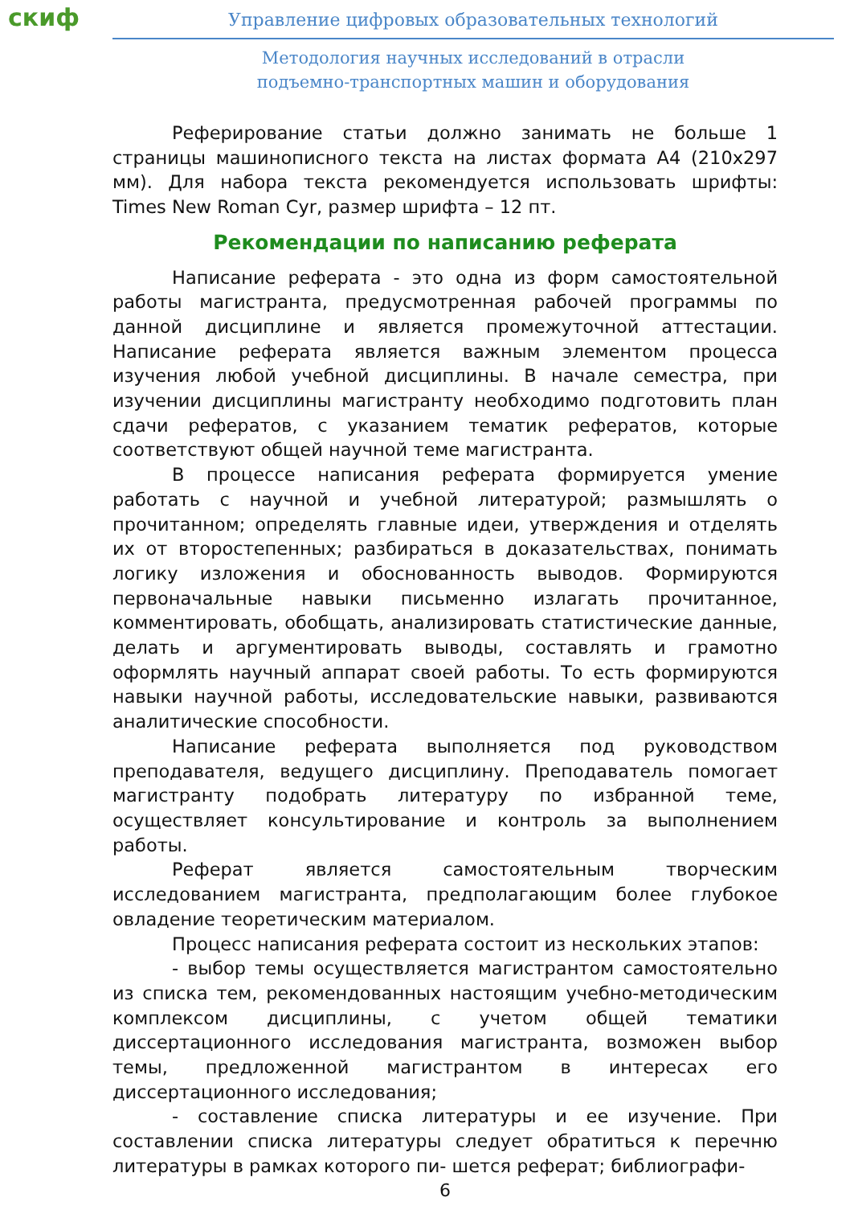скиф
Управление цифровых образовательных технологий
Методология научных исследований в отрасли
подъемно-транспортных машин и оборудования
Реферирование статьи должно занимать не больше 1 страницы машинописного текста на листах формата А4 (210х297 мм). Для набора текста рекомендуется использовать шрифты: Times New Roman Cyr, размер шрифта – 12 пт.
Рекомендации по написанию реферата
Написание реферата - это одна из форм самостоятельной работы магистранта, предусмотренная рабочей программы по данной дисциплине и является промежуточной аттестации. Написание реферата является важным элементом процесса изучения любой учебной дисциплины. В начале семестра, при изучении дисциплины магистранту необходимо подготовить план сдачи рефератов, с указанием тематик рефератов, которые соответствуют общей научной теме магистранта.
В процессе написания реферата формируется умение работать с научной и учебной литературой; размышлять о прочитанном; определять главные идеи, утверждения и отделять их от второстепенных; разбираться в доказательствах, понимать логику изложения и обоснованность выводов. Формируются первоначальные навыки письменно излагать прочитанное, комментировать, обобщать, анализировать статистические данные, делать и аргументировать выводы, составлять и грамотно оформлять научный аппарат своей работы. То есть формируются навыки научной работы, исследовательские навыки, развиваются аналитические способности.
Написание реферата выполняется под руководством преподавателя, ведущего дисциплину. Преподаватель помогает магистранту подобрать литературу по избранной теме, осуществляет консультирование и контроль за выполнением работы.
Реферат является самостоятельным творческим исследованием магистранта, предполагающим более глубокое овладение теоретическим материалом.
Процесс написания реферата состоит из нескольких этапов:
- выбор темы осуществляется магистрантом самостоятельно из списка тем, рекомендованных настоящим учебно-методическим комплексом дисциплины, с учетом общей тематики диссертационного исследования магистранта, возможен выбор темы, предложенной магистрантом в интересах его диссертационного исследования;
- составление списка литературы и ее изучение. При составлении списка литературы следует обратиться к перечню литературы в рамках которого пи- шется реферат; библиографи-
6